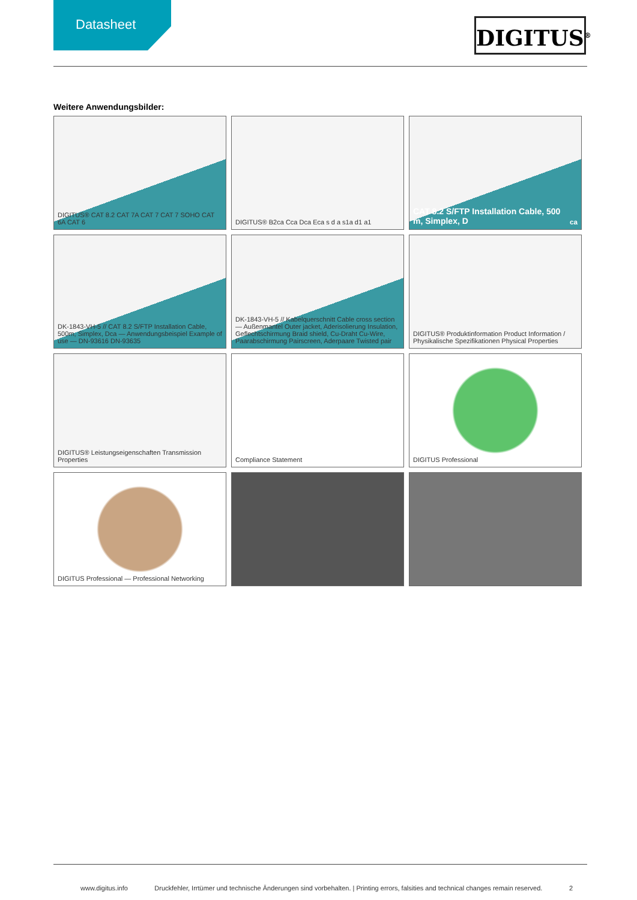Datasheet
DIGITUS<sup>®</sup>
Weitere Anwendungsbilder:
DIGITUS® CAT 8.2 CAT 7A CAT 7 CAT 7 SOHO CAT 6A CAT 6
DIGITUS® B2ca Cca Dca Eca s d a s1a d1 a1
CAT 8.2 S/FTP Installation Cable, 500 m, Simplex, D<sub>ca</sub>
DK-1843-VH-5 // CAT 8.2 S/FTP Installation Cable, 500m, Simplex, Dca — Anwendungsbeispiel Example of use — DN-93616 DN-93635
DK-1843-VH-5 // Kabelquerschnitt Cable cross section — Außenmantel Outer jacket, Aderisolierung Insulation, Geflechtschirmung Braid shield, Cu-Draht Cu-Wire, Paarabschirmung Pairscreen, Aderpaare Twisted pair
DIGITUS® Produktinformation Product Information / Physikalische Spezifikationen Physical Properties
DIGITUS® Leistungseigenschaften Transmission Properties
Compliance Statement
DIGITUS Professional
DIGITUS Professional — Professional Networking
www.digitus.info Druckfehler, Irrtümer und technische Änderungen sind vorbehalten. | Printing errors, falsities and technical changes remain reserved. 2